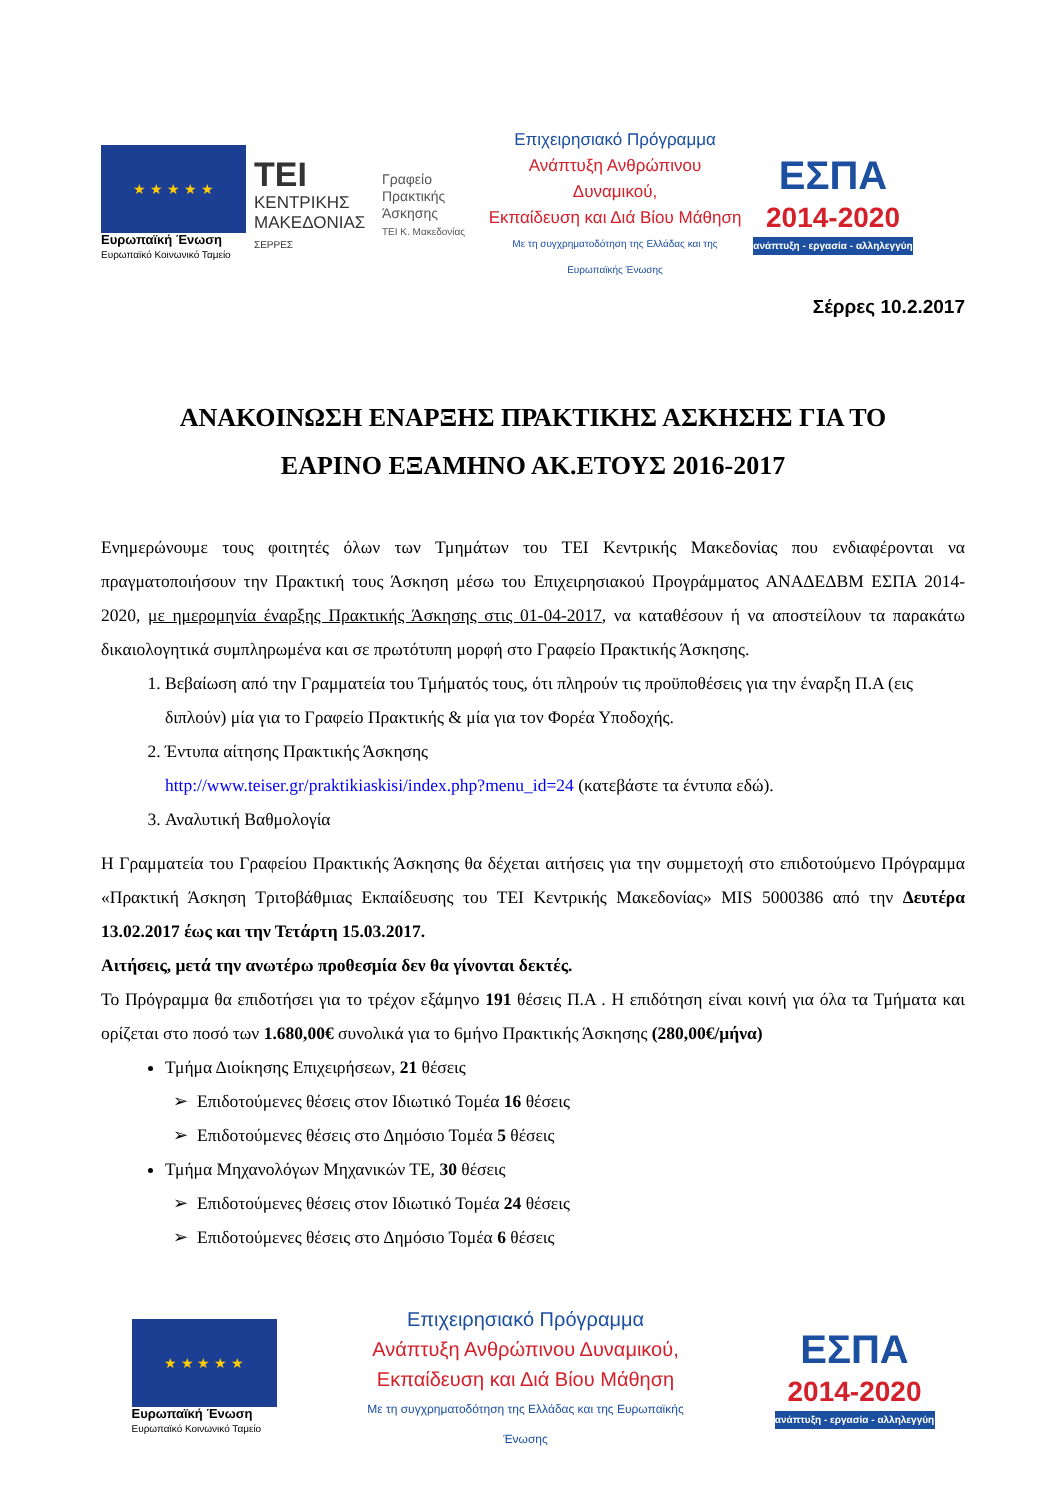★ ★ ★ ★ ★
Ευρωπαϊκή Ένωση
Ευρωπαϊκό Κοινωνικό Ταμείο
TEI
ΚΕΝΤΡΙΚΗΣ
ΜΑΚΕΔΟΝΙΑΣ
ΣΕΡΡΕΣ
Γραφείο
Πρακτικής
Άσκησης
ΤΕΙ Κ. Μακεδονίας
Επιχειρησιακό Πρόγραμμα
Ανάπτυξη Ανθρώπινου Δυναμικού,
Εκπαίδευση και Διά Βίου Μάθηση
Με τη συγχρηματοδότηση της Ελλάδας και της Ευρωπαϊκής Ένωσης
ΕΣΠΑ
2014-2020
ανάπτυξη - εργασία - αλληλεγγύη
Σέρρες 10.2.2017
ΑΝΑΚΟΙΝΩΣΗ ΕΝΑΡΞΗΣ ΠΡΑΚΤΙΚΗΣ ΑΣΚΗΣΗΣ ΓΙΑ ΤΟ
ΕΑΡΙΝΟ ΕΞΑΜΗΝΟ ΑΚ.ΕΤΟΥΣ 2016-2017
Ενημερώνουμε τους φοιτητές όλων των Τμημάτων του ΤΕΙ Κεντρικής Μακεδονίας που ενδιαφέρονται να πραγματοποιήσουν την Πρακτική τους Άσκηση μέσω του Επιχειρησιακού Προγράμματος ΑΝΑΔΕΔΒΜ ΕΣΠΑ 2014-2020, με ημερομηνία έναρξης Πρακτικής Άσκησης στις 01-04-2017, να καταθέσουν ή να αποστείλουν τα παρακάτω δικαιολογητικά συμπληρωμένα και σε πρωτότυπη μορφή στο Γραφείο Πρακτικής Άσκησης.
1. Βεβαίωση από την Γραμματεία του Τμήματός τους, ότι πληρούν τις προϋποθέσεις για την έναρξη Π.Α (εις διπλούν) μία για το Γραφείο Πρακτικής & μία για τον Φορέα Υποδοχής.
2. Έντυπα αίτησης Πρακτικής Άσκησης
http://www.teiser.gr/praktikiaskisi/index.php?menu_id=24 (κατεβάστε τα έντυπα εδώ).
3. Αναλυτική Βαθμολογία
Η Γραμματεία του Γραφείου Πρακτικής Άσκησης θα δέχεται αιτήσεις για την συμμετοχή στο επιδοτούμενο Πρόγραμμα «Πρακτική Άσκηση Τριτοβάθμιας Εκπαίδευσης του ΤΕΙ Κεντρικής Μακεδονίας» MIS 5000386 από την Δευτέρα 13.02.2017 έως και την Τετάρτη 15.03.2017.
Αιτήσεις, μετά την ανωτέρω προθεσμία δεν θα γίνονται δεκτές.
Το Πρόγραμμα θα επιδοτήσει για το τρέχον εξάμηνο 191 θέσεις Π.Α . Η επιδότηση είναι κοινή για όλα τα Τμήματα και ορίζεται στο ποσό των 1.680,00€ συνολικά για το 6μήνο Πρακτικής Άσκησης (280,00€/μήνα)
Τμήμα Διοίκησης Επιχειρήσεων, 21 θέσεις
Επιδοτούμενες θέσεις στον Ιδιωτικό Τομέα 16 θέσεις
Επιδοτούμενες θέσεις στο Δημόσιο Τομέα 5 θέσεις
Τμήμα Μηχανολόγων Μηχανικών ΤΕ, 30 θέσεις
Επιδοτούμενες θέσεις στον Ιδιωτικό Τομέα 24 θέσεις
Επιδοτούμενες θέσεις στο Δημόσιο Τομέα 6 θέσεις
★ ★ ★ ★ ★
Ευρωπαϊκή Ένωση
Ευρωπαϊκό Κοινωνικό Ταμείο
Επιχειρησιακό Πρόγραμμα
Ανάπτυξη Ανθρώπινου Δυναμικού,
Εκπαίδευση και Διά Βίου Μάθηση
Με τη συγχρηματοδότηση της Ελλάδας και της Ευρωπαϊκής Ένωσης
ΕΣΠΑ
2014-2020
ανάπτυξη - εργασία - αλληλεγγύη